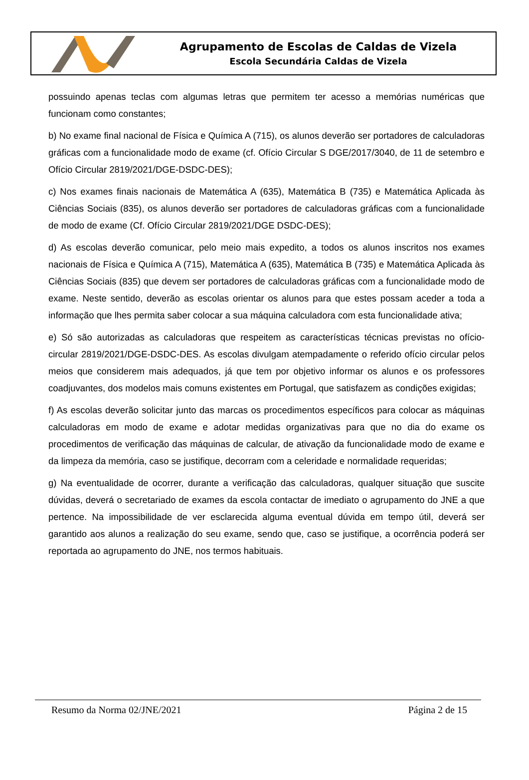Agrupamento de Escolas de Caldas de Vizela
Escola Secundária Caldas de Vizela
possuindo apenas teclas com algumas letras que permitem ter acesso a memórias numéricas que funcionam como constantes;
b) No exame final nacional de Física e Química A (715), os alunos deverão ser portadores de calculadoras gráficas com a funcionalidade modo de exame (cf. Ofício Circular S DGE/2017/3040, de 11 de setembro e Ofício Circular 2819/2021/DGE-DSDC-DES);
c) Nos exames finais nacionais de Matemática A (635), Matemática B (735) e Matemática Aplicada às Ciências Sociais (835), os alunos deverão ser portadores de calculadoras gráficas com a funcionalidade de modo de exame (Cf. Ofício Circular 2819/2021/DGE DSDC-DES);
d) As escolas deverão comunicar, pelo meio mais expedito, a todos os alunos inscritos nos exames nacionais de Física e Química A (715), Matemática A (635), Matemática B (735) e Matemática Aplicada às Ciências Sociais (835) que devem ser portadores de calculadoras gráficas com a funcionalidade modo de exame. Neste sentido, deverão as escolas orientar os alunos para que estes possam aceder a toda a informação que lhes permita saber colocar a sua máquina calculadora com esta funcionalidade ativa;
e) Só são autorizadas as calculadoras que respeitem as características técnicas previstas no ofício-circular 2819/2021/DGE-DSDC-DES. As escolas divulgam atempadamente o referido ofício circular pelos meios que considerem mais adequados, já que tem por objetivo informar os alunos e os professores coadjuvantes, dos modelos mais comuns existentes em Portugal, que satisfazem as condições exigidas;
f) As escolas deverão solicitar junto das marcas os procedimentos específicos para colocar as máquinas calculadoras em modo de exame e adotar medidas organizativas para que no dia do exame os procedimentos de verificação das máquinas de calcular, de ativação da funcionalidade modo de exame e da limpeza da memória, caso se justifique, decorram com a celeridade e normalidade requeridas;
g) Na eventualidade de ocorrer, durante a verificação das calculadoras, qualquer situação que suscite dúvidas, deverá o secretariado de exames da escola contactar de imediato o agrupamento do JNE a que pertence. Na impossibilidade de ver esclarecida alguma eventual dúvida em tempo útil, deverá ser garantido aos alunos a realização do seu exame, sendo que, caso se justifique, a ocorrência poderá ser reportada ao agrupamento do JNE, nos termos habituais.
Resumo da Norma 02/JNE/2021 Página 2 de 15